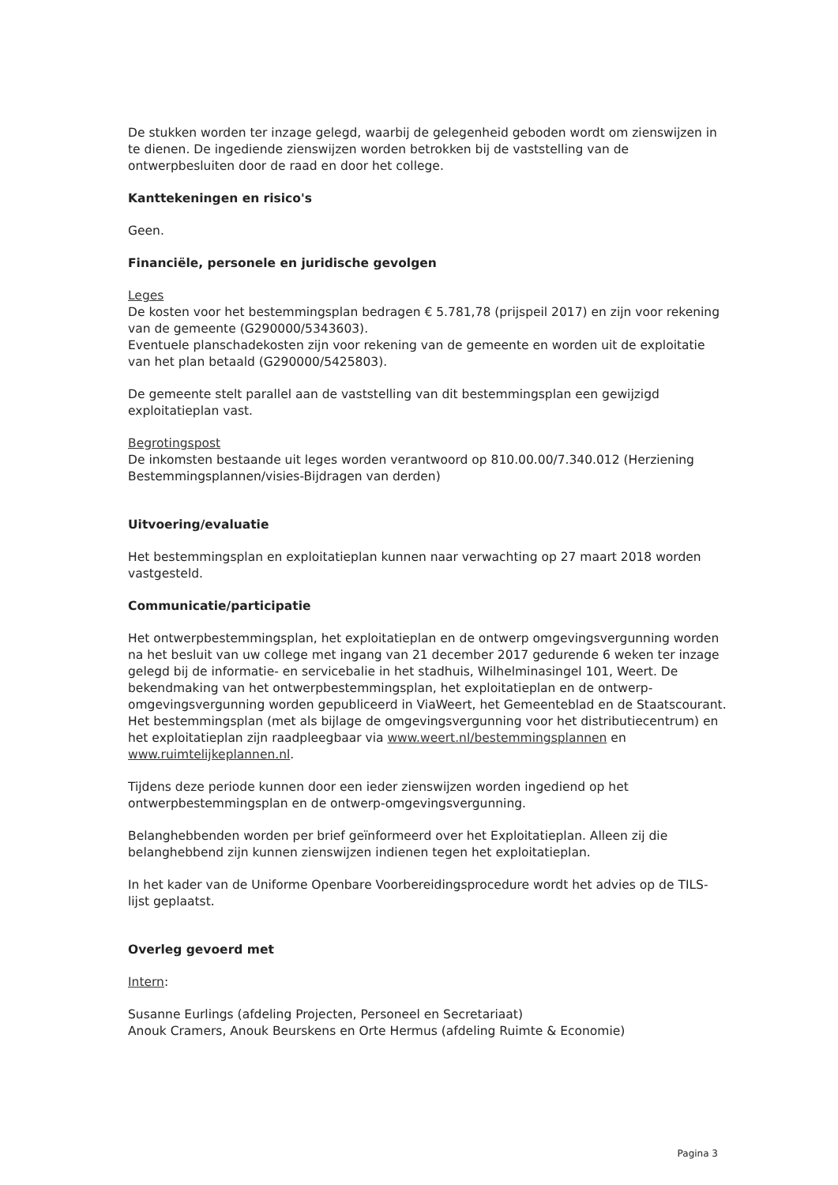De stukken worden ter inzage gelegd, waarbij de gelegenheid geboden wordt om zienswijzen in te dienen. De ingediende zienswijzen worden betrokken bij de vaststelling van de ontwerpbesluiten door de raad en door het college.
Kanttekeningen en risico's
Geen.
Financiële, personele en juridische gevolgen
Leges
De kosten voor het bestemmingsplan bedragen € 5.781,78 (prijspeil 2017) en zijn voor rekening van de gemeente (G290000/5343603).
Eventuele planschadekosten zijn voor rekening van de gemeente en worden uit de exploitatie van het plan betaald (G290000/5425803).
De gemeente stelt parallel aan de vaststelling van dit bestemmingsplan een gewijzigd exploitatieplan vast.
Begrotingspost
De inkomsten bestaande uit leges worden verantwoord op 810.00.00/7.340.012 (Herziening Bestemmingsplannen/visies-Bijdragen van derden)
Uitvoering/evaluatie
Het bestemmingsplan en exploitatieplan kunnen naar verwachting op 27 maart 2018 worden vastgesteld.
Communicatie/participatie
Het ontwerpbestemmingsplan, het exploitatieplan en de ontwerp omgevingsvergunning worden na het besluit van uw college met ingang van 21 december 2017 gedurende 6 weken ter inzage gelegd bij de informatie- en servicebalie in het stadhuis, Wilhelminasingel 101, Weert. De bekendmaking van het ontwerpbestemmingsplan, het exploitatieplan en de ontwerp-omgevingsvergunning worden gepubliceerd in ViaWeert, het Gemeenteblad en de Staatscourant. Het bestemmingsplan (met als bijlage de omgevingsvergunning voor het distributiecentrum) en het exploitatieplan zijn raadpleegbaar via www.weert.nl/bestemmingsplannen en www.ruimtelijkeplannen.nl.
Tijdens deze periode kunnen door een ieder zienswijzen worden ingediend op het ontwerpbestemmingsplan en de ontwerp-omgevingsvergunning.
Belanghebbenden worden per brief geïnformeerd over het Exploitatieplan. Alleen zij die belanghebbend zijn kunnen zienswijzen indienen tegen het exploitatieplan.
In het kader van de Uniforme Openbare Voorbereidingsprocedure wordt het advies op de TILS-lijst geplaatst.
Overleg gevoerd met
Intern:
Susanne Eurlings (afdeling Projecten, Personeel en Secretariaat)
Anouk Cramers, Anouk Beurskens en Orte Hermus (afdeling Ruimte & Economie)
Pagina 3